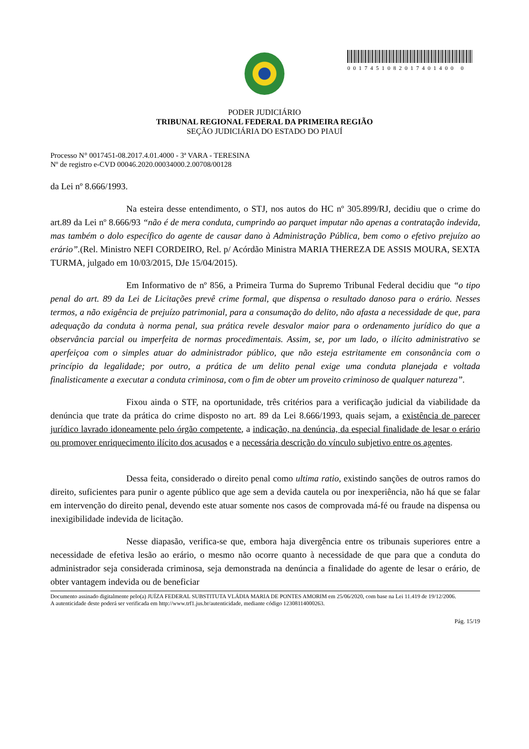0017451082017401400 0
PODER JUDICIÁRIO
TRIBUNAL REGIONAL FEDERAL DA PRIMEIRA REGIÃO
SEÇÃO JUDICIÁRIA DO ESTADO DO PIAUÍ
Processo N° 0017451-08.2017.4.01.4000 - 3ª VARA - TERESINA
Nº de registro e-CVD 00046.2020.00034000.2.00708/00128
da Lei nº 8.666/1993.
Na esteira desse entendimento, o STJ, nos autos do HC nº 305.899/RJ, decidiu que o crime do art.89 da Lei nº 8.666/93 “não é de mera conduta, cumprindo ao parquet imputar não apenas a contratação indevida, mas também o dolo específico do agente de causar dano à Administração Pública, bem como o efetivo prejuízo ao erário”.(Rel. Ministro NEFI CORDEIRO, Rel. p/ Acórdão Ministra MARIA THEREZA DE ASSIS MOURA, SEXTA TURMA, julgado em 10/03/2015, DJe 15/04/2015).
Em Informativo de nº 856, a Primeira Turma do Supremo Tribunal Federal decidiu que “o tipo penal do art. 89 da Lei de Licitações prevê crime formal, que dispensa o resultado danoso para o erário. Nesses termos, a não exigência de prejuízo patrimonial, para a consumação do delito, não afasta a necessidade de que, para adequação da conduta à norma penal, sua prática revele desvalor maior para o ordenamento jurídico do que a observância parcial ou imperfeita de normas procedimentais. Assim, se, por um lado, o ilícito administrativo se aperfeiçoa com o simples atuar do administrador público, que não esteja estritamente em consonância com o princípio da legalidade; por outro, a prática de um delito penal exige uma conduta planejada e voltada finalisticamente a executar a conduta criminosa, com o fim de obter um proveito criminoso de qualquer natureza”.
Fixou ainda o STF, na oportunidade, três critérios para a verificação judicial da viabilidade da denúncia que trate da prática do crime disposto no art. 89 da Lei 8.666/1993, quais sejam, a existência de parecer jurídico lavrado idoneamente pelo órgão competente, a indicação, na denúncia, da especial finalidade de lesar o erário ou promover enriquecimento ilícito dos acusados e a necessária descrição do vínculo subjetivo entre os agentes.
Dessa feita, considerado o direito penal como ultima ratio, existindo sanções de outros ramos do direito, suficientes para punir o agente público que age sem a devida cautela ou por inexperiência, não há que se falar em intervenção do direito penal, devendo este atuar somente nos casos de comprovada má-fé ou fraude na dispensa ou inexigibilidade indevida de licitação.
Nesse diapasão, verifica-se que, embora haja divergência entre os tribunais superiores entre a necessidade de efetiva lesão ao erário, o mesmo não ocorre quanto à necessidade de que para que a conduta do administrador seja considerada criminosa, seja demonstrada na denúncia a finalidade do agente de lesar o erário, de obter vantagem indevida ou de beneficiar
Documento assinado digitalmente pelo(a) JUÍZA FEDERAL SUBSTITUTA VLÁDIA MARIA DE PONTES AMORIM em 25/06/2020, com base na Lei 11.419 de 19/12/2006.
A autenticidade deste poderá ser verificada em http://www.trf1.jus.br/autenticidade, mediante código 12308114000263.
Pág. 15/19